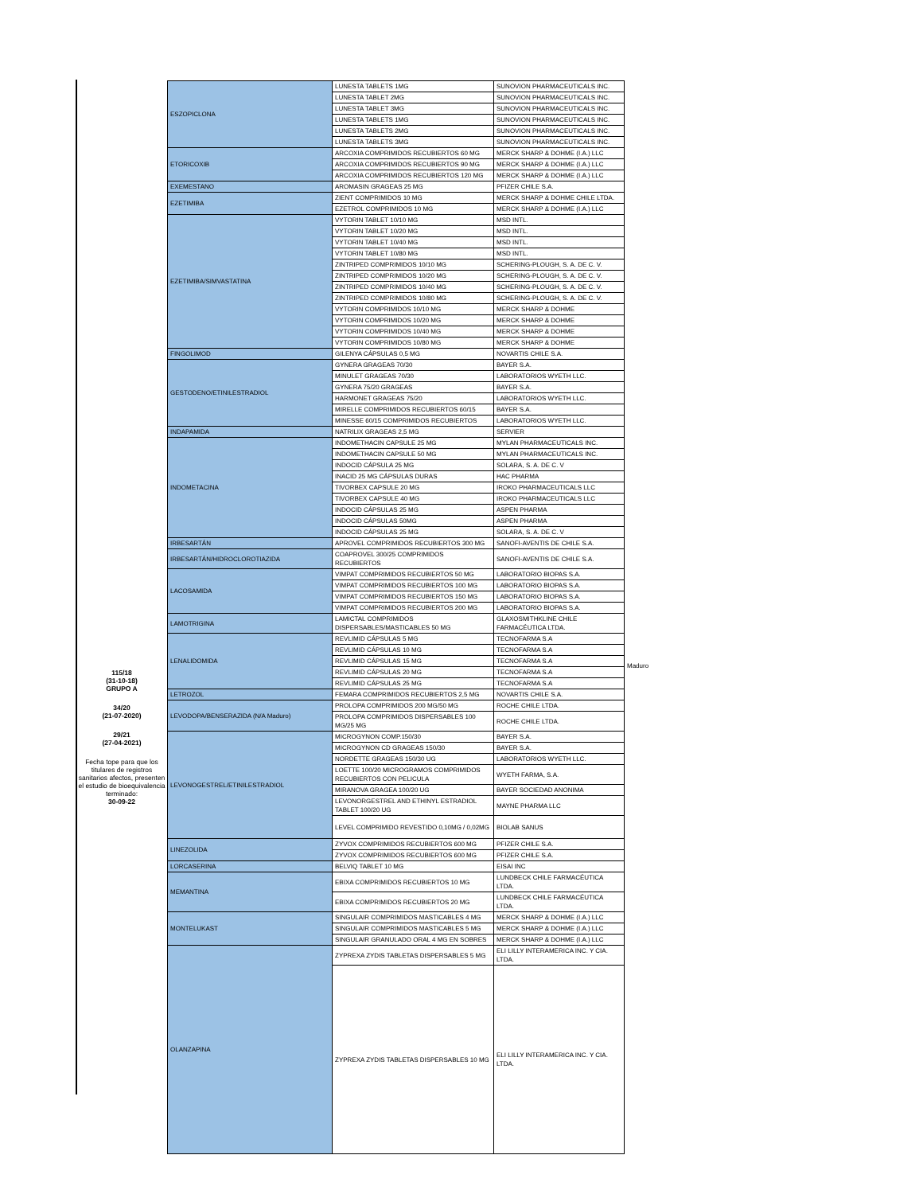115/18
(31-10-18)
GRUPO A
34/20
(21-07-2020)
29/21
(27-04-2021)
Fecha tope para que los titulares de registros sanitarios afectos, presenten el estudio de bioequivalencia terminado:
30-09-22
| ESZOPICLONA | LUNESTA TABLETS 1MG | SUNOVION PHARMACEUTICALS INC. |
| | LUNESTA TABLET 2MG | SUNOVION PHARMACEUTICALS INC. |
| | LUNESTA TABLET 3MG | SUNOVION PHARMACEUTICALS INC. |
| | LUNESTA TABLETS 1MG | SUNOVION PHARMACEUTICALS INC. |
| | LUNESTA TABLETS 2MG | SUNOVION PHARMACEUTICALS INC. |
| | LUNESTA TABLETS 3MG | SUNOVION PHARMACEUTICALS INC. |
| ETORICOXIB | ARCOXIA COMPRIMIDOS RECUBIERTOS 60 MG | MERCK SHARP & DOHME (I.A.) LLC |
| | ARCOXIA COMPRIMIDOS RECUBIERTOS 90 MG | MERCK SHARP & DOHME (I.A.) LLC |
| | ARCOXIA COMPRIMIDOS RECUBIERTOS 120 MG | MERCK SHARP & DOHME (I.A.) LLC |
| EXEMESTANO | AROMASIN GRAGEAS 25 MG | PFIZER CHILE S.A. |
| EZETIMIBA | ZIENT COMPRIMIDOS 10 MG | MERCK SHARP & DOHME CHILE LTDA. |
| | EZETROL COMPRIMIDOS 10 MG | MERCK SHARP & DOHME (I.A.) LLC |
| EZETIMIBA/SIMVASTATINA | VYTORIN TABLET 10/10 MG | MSD INTL. |
| | VYTORIN TABLET 10/20 MG | MSD INTL. |
| | VYTORIN TABLET 10/40 MG | MSD INTL. |
| | VYTORIN TABLET 10/80 MG | MSD INTL. |
| | ZINTRIPED COMPRIMIDOS 10/10 MG | SCHERING-PLOUGH, S. A. DE C. V. |
| | ZINTRIPED COMPRIMIDOS 10/20 MG | SCHERING-PLOUGH, S. A. DE C. V. |
| | ZINTRIPED COMPRIMIDOS 10/40 MG | SCHERING-PLOUGH, S. A. DE C. V. |
| | ZINTRIPED COMPRIMIDOS 10/80 MG | SCHERING-PLOUGH, S. A. DE C. V. |
| | VYTORIN COMPRIMIDOS 10/10 MG | MERCK SHARP & DOHME |
| | VYTORIN COMPRIMIDOS 10/20 MG | MERCK SHARP & DOHME |
| | VYTORIN COMPRIMIDOS 10/40 MG | MERCK SHARP & DOHME |
| | VYTORIN COMPRIMIDOS 10/80 MG | MERCK SHARP & DOHME |
| FINGOLIMOD | GILENYA CÁPSULAS 0,5 MG | NOVARTIS CHILE S.A. |
| GESTODENO/ETINILESTRADIOL | GYNERA GRAGEAS 70/30 | BAYER S.A. |
| | MINULET GRAGEAS 70/30 | LABORATORIOS WYETH LLC. |
| | GYNERA 75/20 GRAGEAS | BAYER S.A. |
| | HARMONET GRAGEAS 75/20 | LABORATORIOS WYETH LLC. |
| | MIRELLE COMPRIMIDOS RECUBIERTOS 60/15 | BAYER S.A. |
| | MINESSE 60/15 COMPRIMIDOS RECUBIERTOS | LABORATORIOS WYETH LLC. |
| INDAPAMIDA | NATRILIX GRAGEAS 2,5 MG | SERVIER |
| INDOMETACINA | INDOMETHACIN CAPSULE 25 MG | MYLAN PHARMACEUTICALS INC. |
| | INDOMETHACIN CAPSULE 50 MG | MYLAN PHARMACEUTICALS INC. |
| | INDOCID CÁPSULA 25 MG | SOLARA, S. A. DE C. V |
| | INACID 25 MG CÁPSULAS DURAS | HAC PHARMA |
| | TIVORBEX CAPSULE 20 MG | IROKO PHARMACEUTICALS LLC |
| | TIVORBEX CAPSULE 40 MG | IROKO PHARMACEUTICALS LLC |
| | INDOCID CÁPSULAS 25 MG | ASPEN PHARMA |
| | INDOCID CÁPSULAS 50MG | ASPEN PHARMA |
| | INDOCID CÁPSULAS 25 MG | SOLARA, S. A. DE C. V |
| IRBESARTÁN | APROVEL COMPRIMIDOS RECUBIERTOS 300 MG | SANOFI-AVENTIS DE CHILE S.A. |
| IRBESARTÁN/HIDROCLOROTIAZIDA | COAPROVEL 300/25 COMPRIMIDOS RECUBIERTOS | SANOFI-AVENTIS DE CHILE S.A. |
| LACOSAMIDA | VIMPAT COMPRIMIDOS RECUBIERTOS 50 MG | LABORATORIO BIOPAS S.A. |
| | VIMPAT COMPRIMIDOS RECUBIERTOS 100 MG | LABORATORIO BIOPAS S.A. |
| | VIMPAT COMPRIMIDOS RECUBIERTOS 150 MG | LABORATORIO BIOPAS S.A. |
| | VIMPAT COMPRIMIDOS RECUBIERTOS 200 MG | LABORATORIO BIOPAS S.A. |
| LAMOTRIGINA | LAMICTAL COMPRIMIDOS DISPERSABLES/MASTICABLES 50 MG | GLAXOSMITHKLINE CHILE FARMACÉUTICA LTDA. |
| LENALIDOMIDA | REVLIMID CÁPSULAS 5 MG | TECNOFARMA S.A |
| | REVLIMID CÁPSULAS 10 MG | TECNOFARMA S.A |
| | REVLIMID CÁPSULAS 15 MG | TECNOFARMA S.A |
| | REVLIMID CÁPSULAS 20 MG | TECNOFARMA S.A |
| | REVLIMID CÁPSULAS 25 MG | TECNOFARMA S.A |
| LETROZOL | FEMARA COMPRIMIDOS RECUBIERTOS 2,5 MG | NOVARTIS CHILE S.A. |
| LEVODOPA/BENSERAZIDA (N/A Maduro) | PROLOPA COMPRIMIDOS 200 MG/50 MG | ROCHE CHILE LTDA. |
| | PROLOPA COMPRIMIDOS DISPERSABLES 100 MG/25 MG | ROCHE CHILE LTDA. |
| LEVONOGESTREL/ETINILESTRADIOL | MICROGYNON COMP.150/30 | BAYER S.A. |
| | MICROGYNON CD GRAGEAS 150/30 | BAYER S.A. |
| | NORDETTE GRAGEAS 150/30 UG | LABORATORIOS WYETH LLC. |
| | LOETTE 100/20 MICROGRAMOS COMPRIMIDOS RECUBIERTOS CON PELICULA | WYETH FARMA, S.A. |
| | MIRANOVA GRAGEA 100/20 UG | BAYER SOCIEDAD ANONIMA |
| | LEVONORGESTREL AND ETHINYL ESTRADIOL TABLET 100/20 UG | MAYNE PHARMA LLC |
| | LEVEL COMPRIMIDO REVESTIDO 0,10MG / 0,02MG | BIOLAB SANUS |
| LINEZOLIDA | ZYVOX COMPRIMIDOS RECUBIERTOS 600 MG | PFIZER CHILE S.A. |
| | ZYVOX COMPRIMIDOS RECUBIERTOS 600 MG | PFIZER CHILE S.A. |
| LORCASERINA | BELVIQ TABLET 10 MG | EISAI INC |
| MEMANTINA | EBIXA COMPRIMIDOS RECUBIERTOS 10 MG | LUNDBECK CHILE FARMACÉUTICA LTDA. |
| | EBIXA COMPRIMIDOS RECUBIERTOS 20 MG | LUNDBECK CHILE FARMACÉUTICA LTDA. |
| MONTELUKAST | SINGULAIR COMPRIMIDOS MASTICABLES 4 MG | MERCK SHARP & DOHME (I.A.) LLC |
| | SINGULAIR COMPRIMIDOS MASTICABLES 5 MG | MERCK SHARP & DOHME (I.A.) LLC |
| | SINGULAIR GRANULADO ORAL 4 MG EN SOBRES | MERCK SHARP & DOHME (I.A.) LLC |
| OLANZAPINA | ZYPREXA ZYDIS TABLETAS DISPERSABLES 5 MG | ELI LILLY INTERAMERICA INC. Y CIA. LTDA. |
| | ZYPREXA ZYDIS TABLETAS DISPERSABLES 10 MG | ELI LILLY INTERAMERICA INC. Y CIA. LTDA. |
Maduro